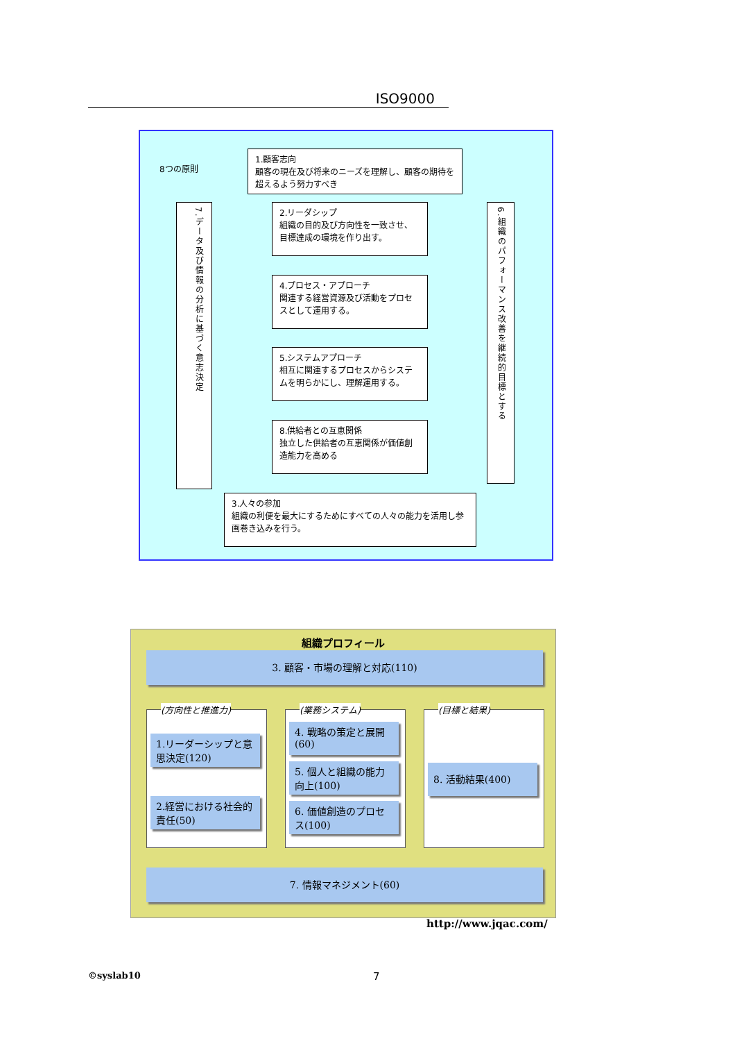ISO9000
8つの原則
1.顧客志向
顧客の現在及び将来のニーズを理解し、顧客の期待を超えるよう努力すべき
7.データ及び情報の分析に基づく意志決定
2.リーダシップ
組織の目的及び方向性を一致させ、目標達成の環境を作り出す。
4.プロセス・アプローチ
関連する経営資源及び活動をプロセスとして運用する。
5.システムアプローチ
相互に関連するプロセスからシステムを明らかにし、理解運用する。
8.供給者との互恵関係
独立した供給者の互恵関係が価値創造能力を高める
6.組織のパフォーマンス改善を継続的目標とする
3.人々の参加
組織の利便を最大にするためにすべての人々の能力を活用し参画巻き込みを行う。
組織プロフィール
3. 顧客・市場の理解と対応(110)
(方向性と推進力) (業務システム) (目標と結果)
1.リーダーシップと意思決定(120)
2.経営における社会的責任(50)
4. 戦略の策定と展開(60)
5. 個人と組織の能力向上(100)
6. 価値創造のプロセス(100)
8. 活動結果(400)
7. 情報マネジメント(60)
http://www.jqac.com/
©syslab10 7